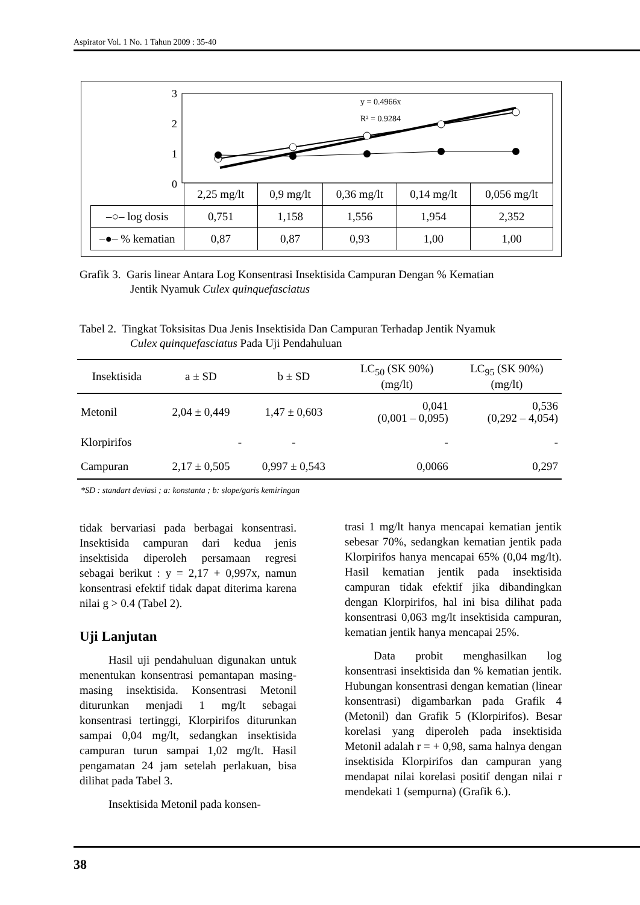Aspirator Vol. 1 No. 1 Tahun 2009 : 35-40
3
2
1
0
y = 0.4966x
R² = 0.9284
| | 2,25 mg/lt | 0,9 mg/lt | 0,36 mg/lt | 0,14 mg/lt | 0,056 mg/lt |
| –○– log dosis | 0,751 | 1,158 | 1,556 | 1,954 | 2,352 |
| –●– % kematian | 0,87 | 0,87 | 0,93 | 1,00 | 1,00 |
Grafik 3. Garis linear Antara Log Konsentrasi Insektisida Campuran Dengan % Kematian
Jentik Nyamuk Culex quinquefasciatus
Tabel 2. Tingkat Toksisitas Dua Jenis Insektisida Dan Campuran Terhadap Jentik Nyamuk
Culex quinquefasciatus Pada Uji Pendahuluan
| Insektisida | a ± SD | b ± SD | LC<sub>50</sub> (SK 90%) (mg/lt) | LC<sub>95</sub> (SK 90%) (mg/lt) |
| --- | --- | --- | --- | --- |
| Metonil | 2,04 ± 0,449 | 1,47 ± 0,603 | 0,041 (0,001 – 0,095) | 0,536 (0,292 – 4,054) |
| Klorpirifos | - | - | - | - |
| Campuran | 2,17 ± 0,505 | 0,997 ± 0,543 | 0,0066 | 0,297 |
*SD : standart deviasi ; a: konstanta ; b: slope/garis kemiringan
tidak bervariasi pada berbagai konsentrasi. Insektisida campuran dari kedua jenis insektisida diperoleh persamaan regresi sebagai berikut : y = 2,17 + 0,997x, namun konsentrasi efektif tidak dapat diterima karena nilai g > 0.4 (Tabel 2).
Uji Lanjutan
Hasil uji pendahuluan digunakan untuk menentukan konsentrasi pemantapan masing-masing insektisida. Konsentrasi Metonil diturunkan menjadi 1 mg/lt sebagai konsentrasi tertinggi, Klorpirifos diturunkan sampai 0,04 mg/lt, sedangkan insektisida campuran turun sampai 1,02 mg/lt. Hasil pengamatan 24 jam setelah perlakuan, bisa dilihat pada Tabel 3.
Insektisida Metonil pada konsen-
trasi 1 mg/lt hanya mencapai kematian jentik sebesar 70%, sedangkan kematian jentik pada Klorpirifos hanya mencapai 65% (0,04 mg/lt). Hasil kematian jentik pada insektisida campuran tidak efektif jika dibandingkan dengan Klorpirifos, hal ini bisa dilihat pada konsentrasi 0,063 mg/lt insektisida campuran, kematian jentik hanya mencapai 25%.
Data probit menghasilkan log konsentrasi insektisida dan % kematian jentik. Hubungan konsentrasi dengan kematian (linear konsentrasi) digambarkan pada Grafik 4 (Metonil) dan Grafik 5 (Klorpirifos). Besar korelasi yang diperoleh pada insektisida Metonil adalah r = + 0,98, sama halnya dengan insektisida Klorpirifos dan campuran yang mendapat nilai korelasi positif dengan nilai r mendekati 1 (sempurna) (Grafik 6.).
38